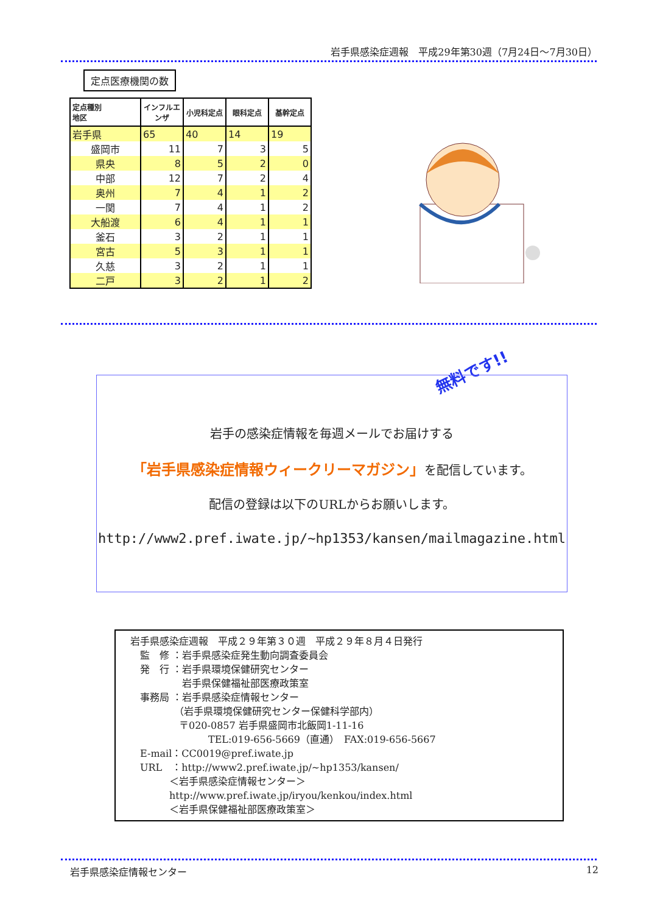岩手県感染症週報　平成29年第30週（7月24日～7月30日）
定点医療機関の数
| 定点種別 地区 | インフルエンザ | 小児科定点 | 眼科定点 | 基幹定点 |
| --- | --- | --- | --- | --- |
| 岩手県 | 65 | 40 | 14 | 19 |
| 盛岡市 | 11 | 7 | 3 | 5 |
| 県央 | 8 | 5 | 2 | 0 |
| 中部 | 12 | 7 | 2 | 4 |
| 奥州 | 7 | 4 | 1 | 2 |
| 一関 | 7 | 4 | 1 | 2 |
| 大船渡 | 6 | 4 | 1 | 1 |
| 釜石 | 3 | 2 | 1 | 1 |
| 宮古 | 5 | 3 | 1 | 1 |
| 久慈 | 3 | 2 | 1 | 1 |
| 二戸 | 3 | 2 | 1 | 2 |
無料です!!
岩手の感染症情報を毎週メールでお届けする
「岩手県感染症情報ウィークリーマガジン」を配信しています。
配信の登録は以下のURLからお願いします。
http://www2.pref.iwate.jp/~hp1353/kansen/mailmagazine.html
岩手県感染症週報　平成２９年第３０週　平成２９年８月４日発行
　監　修 ：岩手県感染症発生動向調査委員会
　発　行 ：岩手県環境保健研究センター
　　　　　 岩手県保健福祉部医療政策室
　事務局 ：岩手県感染症情報センター
　　　　　（岩手県環境保健研究センター保健科学部内）
　　　　　〒020-0857 岩手県盛岡市北飯岡1-11-16
　　　　　　　　TEL:019-656-5669（直通）　FAX:019-656-5667
　E-mail：CC0019@pref.iwate.jp
　URL　：http://www2.pref.iwate.jp/~hp1353/kansen/
　　　　＜岩手県感染症情報センター＞
　　　　http://www.pref.iwate.jp/iryou/kenkou/index.html
　　　　＜岩手県保健福祉部医療政策室＞
岩手県感染症情報センター 12